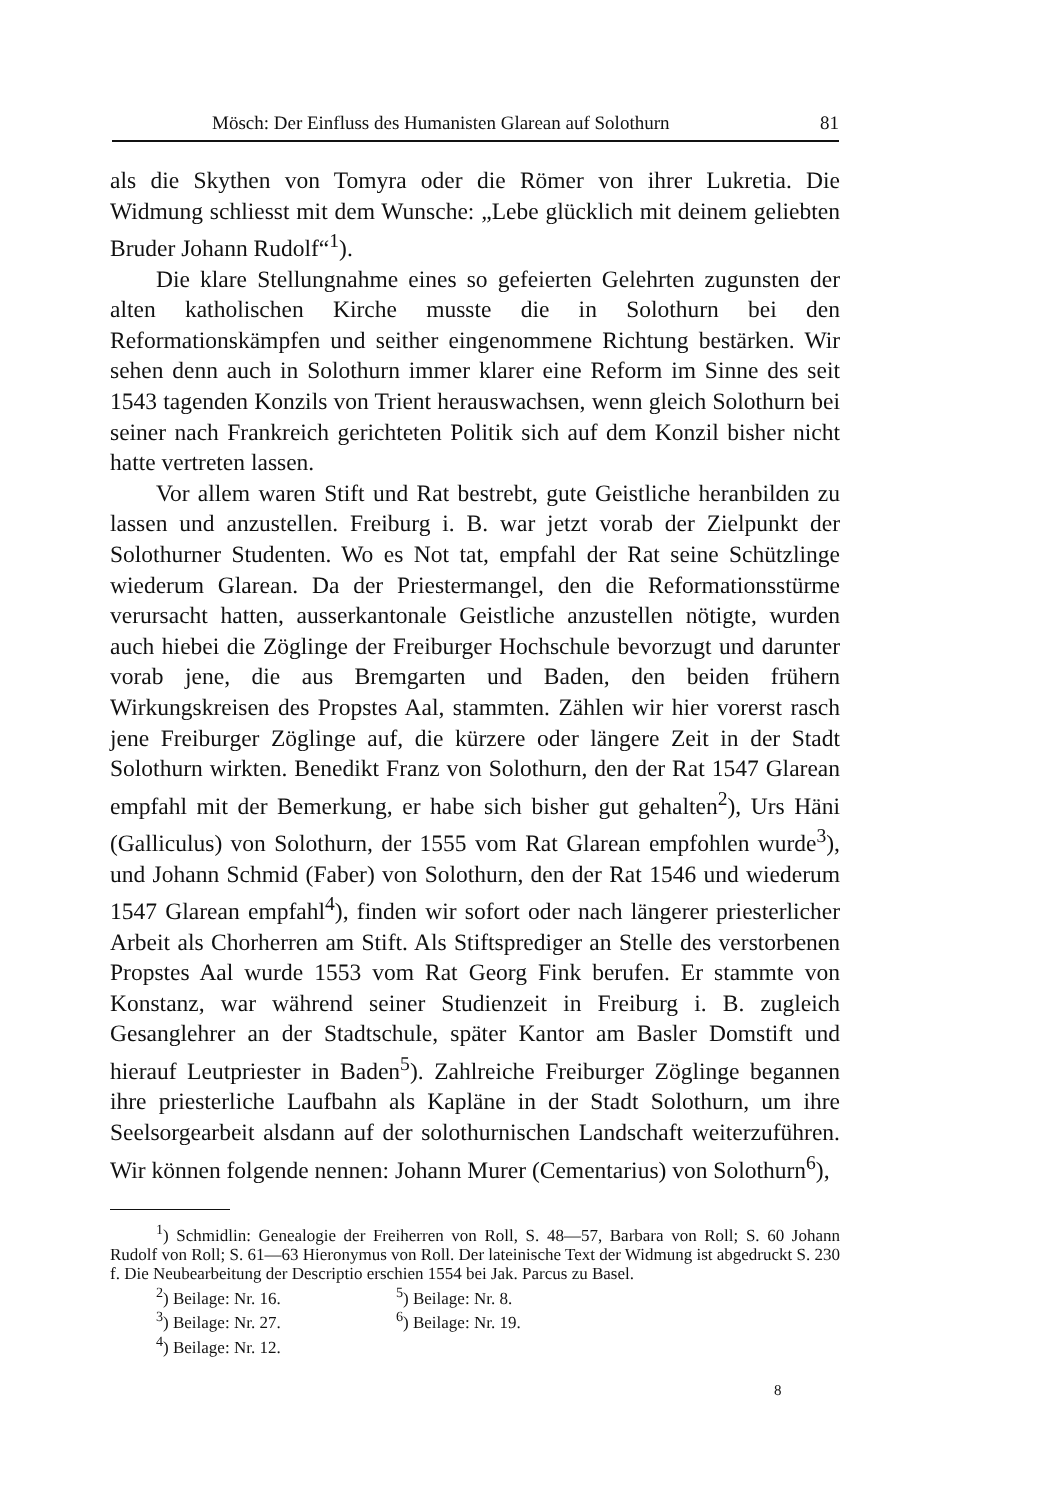Mösch: Der Einfluss des Humanisten Glarean auf Solothurn 81
als die Skythen von Tomyra oder die Römer von ihrer Lukretia. Die Widmung schliesst mit dem Wunsche: „Lebe glücklich mit deinem geliebten Bruder Johann Rudolf“<sup>1</sup>).
Die klare Stellungnahme eines so gefeierten Gelehrten zugunsten der alten katholischen Kirche musste die in Solothurn bei den Reformationskämpfen und seither eingenommene Richtung bestärken. Wir sehen denn auch in Solothurn immer klarer eine Reform im Sinne des seit 1543 tagenden Konzils von Trient herauswachsen, wenn gleich Solothurn bei seiner nach Frankreich gerichteten Politik sich auf dem Konzil bisher nicht hatte vertreten lassen.
Vor allem waren Stift und Rat bestrebt, gute Geistliche heranbilden zu lassen und anzustellen. Freiburg i. B. war jetzt vorab der Zielpunkt der Solothurner Studenten. Wo es Not tat, empfahl der Rat seine Schützlinge wiederum Glarean. Da der Priestermangel, den die Reformationsstürme verursacht hatten, ausserkantonale Geistliche anzustellen nötigte, wurden auch hiebei die Zöglinge der Freiburger Hochschule bevorzugt und darunter vorab jene, die aus Bremgarten und Baden, den beiden frühern Wirkungskreisen des Propstes Aal, stammten. Zählen wir hier vorerst rasch jene Freiburger Zöglinge auf, die kürzere oder längere Zeit in der Stadt Solothurn wirkten. Benedikt Franz von Solothurn, den der Rat 1547 Glarean empfahl mit der Bemerkung, er habe sich bisher gut gehalten<sup>2</sup>), Urs Häni (Galliculus) von Solothurn, der 1555 vom Rat Glarean empfohlen wurde<sup>3</sup>), und Johann Schmid (Faber) von Solothurn, den der Rat 1546 und wiederum 1547 Glarean empfahl<sup>4</sup>), finden wir sofort oder nach längerer priesterlicher Arbeit als Chorherren am Stift. Als Stiftsprediger an Stelle des verstorbenen Propstes Aal wurde 1553 vom Rat Georg Fink berufen. Er stammte von Konstanz, war während seiner Studienzeit in Freiburg i. B. zugleich Gesanglehrer an der Stadtschule, später Kantor am Basler Domstift und hierauf Leutpriester in Baden<sup>5</sup>). Zahlreiche Freiburger Zöglinge begannen ihre priesterliche Laufbahn als Kapläne in der Stadt Solothurn, um ihre Seelsorgearbeit alsdann auf der solothurnischen Landschaft weiterzuführen. Wir können folgende nennen: Johann Murer (Cementarius) von Solothurn<sup>6</sup>),
<sup>1</sup>) Schmidlin: Genealogie der Freiherren von Roll, S. 48—57, Barbara von Roll; S. 60 Johann Rudolf von Roll; S. 61—63 Hieronymus von Roll. Der lateinische Text der Widmung ist abgedruckt S. 230 f. Die Neubearbeitung der Descriptio erschien 1554 bei Jak. Parcus zu Basel.
<sup>2</sup>) Beilage: Nr. 16. <sup>5</sup>) Beilage: Nr. 8.
<sup>3</sup>) Beilage: Nr. 27. <sup>6</sup>) Beilage: Nr. 19.
<sup>4</sup>) Beilage: Nr. 12.
8